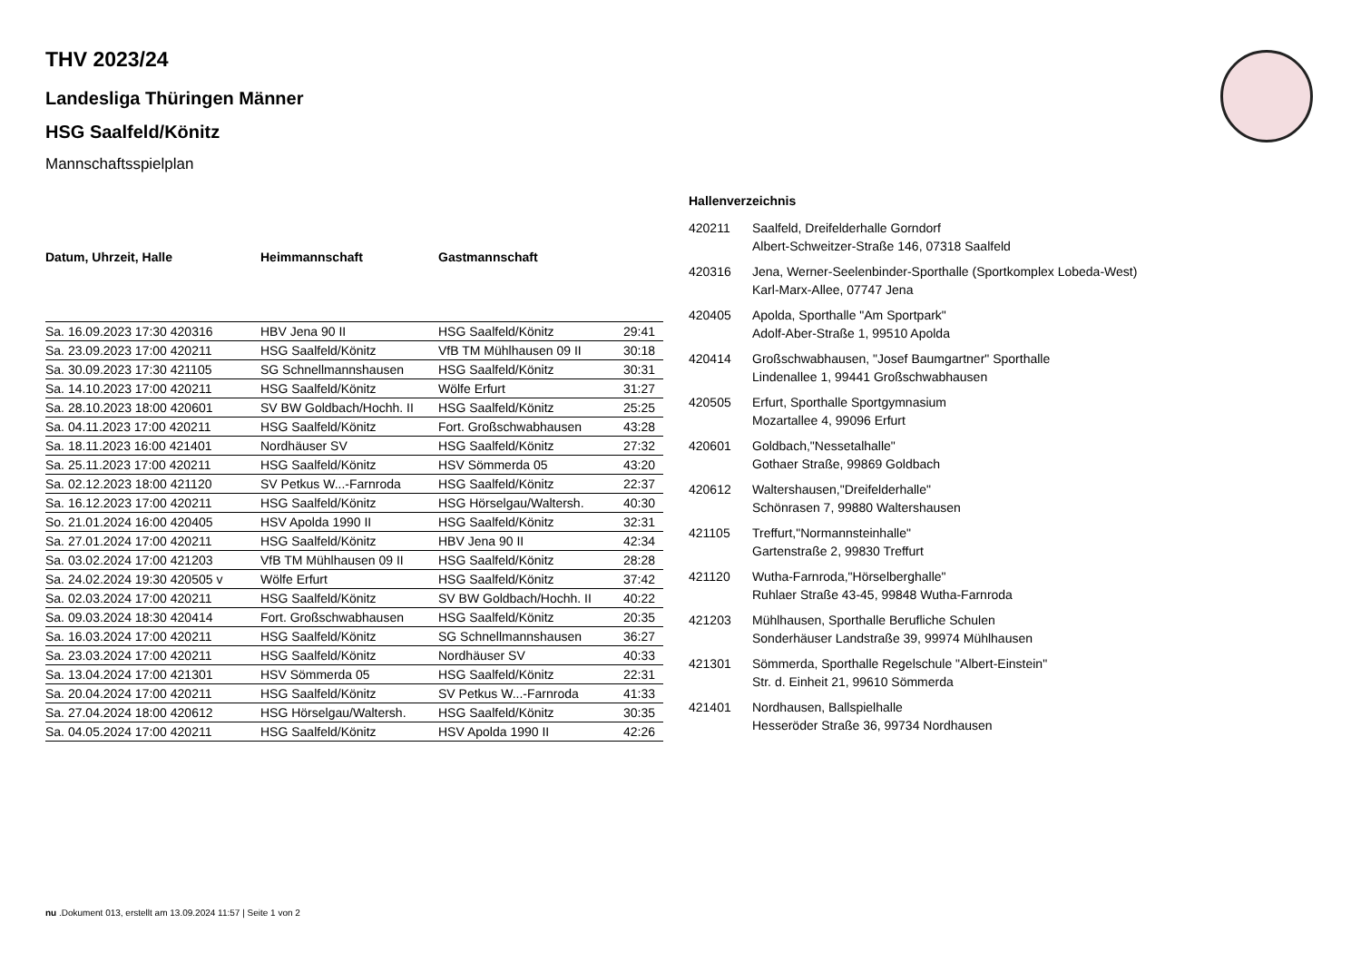THV 2023/24
Landesliga Thüringen Männer
HSG Saalfeld/Könitz
Mannschaftsspielplan
| Datum, Uhrzeit, Halle | Heimmannschaft | Gastmannschaft | |
| --- | --- | --- | --- |
| Sa. 16.09.2023 17:30 420316 | HBV Jena 90 II | HSG Saalfeld/Könitz | 29:41 |
| Sa. 23.09.2023 17:00 420211 | HSG Saalfeld/Könitz | VfB TM Mühlhausen 09 II | 30:18 |
| Sa. 30.09.2023 17:30 421105 | SG Schnellmannshausen | HSG Saalfeld/Könitz | 30:31 |
| Sa. 14.10.2023 17:00 420211 | HSG Saalfeld/Könitz | Wölfe Erfurt | 31:27 |
| Sa. 28.10.2023 18:00 420601 | SV BW Goldbach/Hochh. II | HSG Saalfeld/Könitz | 25:25 |
| Sa. 04.11.2023 17:00 420211 | HSG Saalfeld/Könitz | Fort. Großschwabhausen | 43:28 |
| Sa. 18.11.2023 16:00 421401 | Nordhäuser SV | HSG Saalfeld/Könitz | 27:32 |
| Sa. 25.11.2023 17:00 420211 | HSG Saalfeld/Könitz | HSV Sömmerda 05 | 43:20 |
| Sa. 02.12.2023 18:00 421120 | SV Petkus W...-Farnroda | HSG Saalfeld/Könitz | 22:37 |
| Sa. 16.12.2023 17:00 420211 | HSG Saalfeld/Könitz | HSG Hörselgau/Waltersh. | 40:30 |
| So. 21.01.2024 16:00 420405 | HSV Apolda 1990 II | HSG Saalfeld/Könitz | 32:31 |
| Sa. 27.01.2024 17:00 420211 | HSG Saalfeld/Könitz | HBV Jena 90 II | 42:34 |
| Sa. 03.02.2024 17:00 421203 | VfB TM Mühlhausen 09 II | HSG Saalfeld/Könitz | 28:28 |
| Sa. 24.02.2024 19:30 420505 v | Wölfe Erfurt | HSG Saalfeld/Könitz | 37:42 |
| Sa. 02.03.2024 17:00 420211 | HSG Saalfeld/Könitz | SV BW Goldbach/Hochh. II | 40:22 |
| Sa. 09.03.2024 18:30 420414 | Fort. Großschwabhausen | HSG Saalfeld/Könitz | 20:35 |
| Sa. 16.03.2024 17:00 420211 | HSG Saalfeld/Könitz | SG Schnellmannshausen | 36:27 |
| Sa. 23.03.2024 17:00 420211 | HSG Saalfeld/Könitz | Nordhäuser SV | 40:33 |
| Sa. 13.04.2024 17:00 421301 | HSV Sömmerda 05 | HSG Saalfeld/Könitz | 22:31 |
| Sa. 20.04.2024 17:00 420211 | HSG Saalfeld/Könitz | SV Petkus W...-Farnroda | 41:33 |
| Sa. 27.04.2024 18:00 420612 | HSG Hörselgau/Waltersh. | HSG Saalfeld/Könitz | 30:35 |
| Sa. 04.05.2024 17:00 420211 | HSG Saalfeld/Könitz | HSV Apolda 1990 II | 42:26 |
Hallenverzeichnis
420211 Saalfeld, Dreifelderhalle Gorndorf
Albert-Schweitzer-Straße 146, 07318 Saalfeld
420316 Jena, Werner-Seelenbinder-Sporthalle (Sportkomplex Lobeda-West)
Karl-Marx-Allee, 07747 Jena
420405 Apolda, Sporthalle "Am Sportpark"
Adolf-Aber-Straße 1, 99510 Apolda
420414 Großschwabhausen, "Josef Baumgartner" Sporthalle
Lindenallee 1, 99441 Großschwabhausen
420505 Erfurt, Sporthalle Sportgymnasium
Mozartallee 4, 99096 Erfurt
420601 Goldbach,"Nessetalhalle"
Gothaer Straße, 99869 Goldbach
420612 Waltershausen,"Dreifelderhalle"
Schönrasen 7, 99880 Waltershausen
421105 Treffurt,"Normannsteinhalle"
Gartenstraße 2, 99830 Treffurt
421120 Wutha-Farnroda,"Hörselberghalle"
Ruhlaer Straße 43-45, 99848 Wutha-Farnroda
421203 Mühlhausen, Sporthalle Berufliche Schulen
Sonderhäuser Landstraße 39, 99974 Mühlhausen
421301 Sömmerda, Sporthalle Regelschule "Albert-Einstein"
Str. d. Einheit 21, 99610 Sömmerda
421401 Nordhausen, Ballspielhalle
Hesseröder Straße 36, 99734 Nordhausen
nu .Dokument 013, erstellt am 13.09.2024 11:57 | Seite 1 von 2